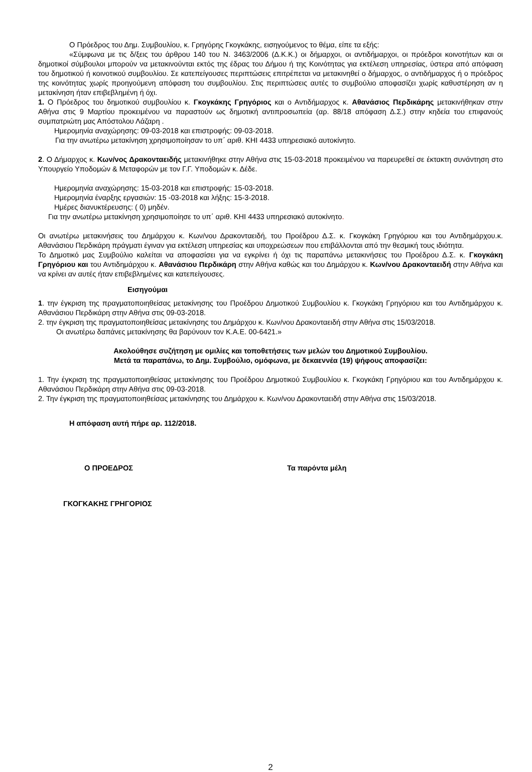Ο Πρόεδρος του Δημ. Συμβουλίου, κ. Γρηγόρης Γκογκάκης, εισηγούμενος το θέμα, είπε τα εξής:
«Σύμφωνα με τις δ/ξεις του άρθρου 140 του Ν. 3463/2006 (Δ.Κ.Κ.) οι δήμαρχοι, οι αντιδήμαρχοι, οι πρόεδροι κοινοτήτων και οι δημοτικοί σύμβουλοι μπορούν να μετακινούνται εκτός της έδρας του Δήμου ή της Κοινότητας για εκτέλεση υπηρεσίας, ύστερα από απόφαση του δημοτικού ή κοινοτικού συμβουλίου. Σε κατεπείγουσες περιπτώσεις επιτρέπεται να μετακινηθεί ο δήμαρχος, ο αντιδήμαρχος ή ο πρόεδρος της κοινότητας χωρίς προηγούμενη απόφαση του συμβουλίου. Στις περιπτώσεις αυτές το συμβούλιο αποφασίζει χωρίς καθυστέρηση αν η μετακίνηση ήταν επιβεβλημένη ή όχι.
1. Ο Πρόεδρος του δημοτικού συμβουλίου κ. Γκογκάκης Γρηγόριος και ο Αντιδήμαρχος κ. Αθανάσιος Περδικάρης μετακινήθηκαν στην Αθήνα στις 9 Μαρτίου προκειμένου να παραστούν ως δημοτική αντιπροσωπεία (αρ. 88/18 απόφαση Δ.Σ.) στην κηδεία του επιφανούς συμπατριώτη μας Απόστολου Λάζαρη .
Ημερομηνία αναχώρησης: 09-03-2018 και επιστροφής: 09-03-2018.
Για την ανωτέρω μετακίνηση χρησιμοποίησαν το υπ΄ αριθ. ΚΗΙ 4433 υπηρεσιακό αυτοκίνητο.
2. Ο Δήμαρχος κ. Κων/νος Δρακονταειδής μετακινήθηκε στην Αθήνα στις 15-03-2018 προκειμένου να παρευρεθεί σε έκτακτη συνάντηση στο Υπουργείο Υποδομών & Μεταφορών με τον Γ.Γ. Υποδομών κ. Δέδε.
Ημερομηνία αναχώρησης: 15-03-2018 και επιστροφής: 15-03-2018.
Ημερομηνία έναρξης εργασιών: 15 -03-2018 και λήξης: 15-3-2018.
Ημέρες διανυκτέρευσης: ( 0) μηδέν.
Για την ανωτέρω μετακίνηση χρησιμοποίησε το υπ΄ αριθ. ΚΗΙ 4433 υπηρεσιακό αυτοκίνητο.
Οι ανωτέρω μετακινήσεις του Δημάρχου κ. Κων/νου Δρακονταειδή, του Προέδρου Δ.Σ. κ. Γκογκάκη Γρηγόριου και του Αντιδημάρχου.κ. Αθανάσιου Περδικάρη πράγματι έγιναν για εκτέλεση υπηρεσίας και υποχρεώσεων που επιβάλλονται από την θεσμική τους ιδιότητα.
Το Δημοτικό μας Συμβούλιο καλείται να αποφασίσει για να εγκρίνει ή όχι τις παραπάνω μετακινήσεις του Προέδρου Δ.Σ. κ. Γκογκάκη Γρηγόριου και του Αντιδημάρχου κ. Αθανάσιου Περδικάρη στην Αθήνα καθώς και του Δημάρχου κ. Κων/νου Δρακονταειδή στην Αθήνα και να κρίνει αν αυτές ήταν επιβεβλημένες και κατεπείγουσες.
Εισηγούμαι
1. την έγκριση της πραγματοποιηθείσας μετακίνησης του Προέδρου Δημοτικού Συμβουλίου κ. Γκογκάκη Γρηγόριου και του Αντιδημάρχου κ. Αθανάσιου Περδικάρη στην Αθήνα στις 09-03-2018.
2. την έγκριση της πραγματοποιηθείσας μετακίνησης του Δημάρχου κ. Κων/νου Δρακονταειδή στην Αθήνα στις 15/03/2018.
Οι ανωτέρω δαπάνες μετακίνησης θα βαρύνουν τον Κ.Α.Ε. 00-6421.»
Ακολούθησε συζήτηση με ομιλίες και τοποθετήσεις των μελών του Δημοτικού Συμβουλίου.
Μετά τα παραπάνω, το Δημ. Συμβούλιο, ομόφωνα, με δεκαεννέα (19) ψήφους αποφασίζει:
1. Την έγκριση της πραγματοποιηθείσας μετακίνησης του Προέδρου Δημοτικού Συμβουλίου κ. Γκογκάκη Γρηγόριου και του Αντιδημάρχου κ. Αθανάσιου Περδικάρη στην Αθήνα στις 09-03-2018.
2. Την έγκριση της πραγματοποιηθείσας μετακίνησης του Δημάρχου κ. Κων/νου Δρακονταειδή στην Αθήνα στις 15/03/2018.
Η απόφαση αυτή πήρε αρ. 112/2018.
Ο ΠΡΟΕΔΡΟΣ Τα παρόντα μέλη
ΓΚΟΓΚΑΚΗΣ ΓΡΗΓΟΡΙΟΣ
2